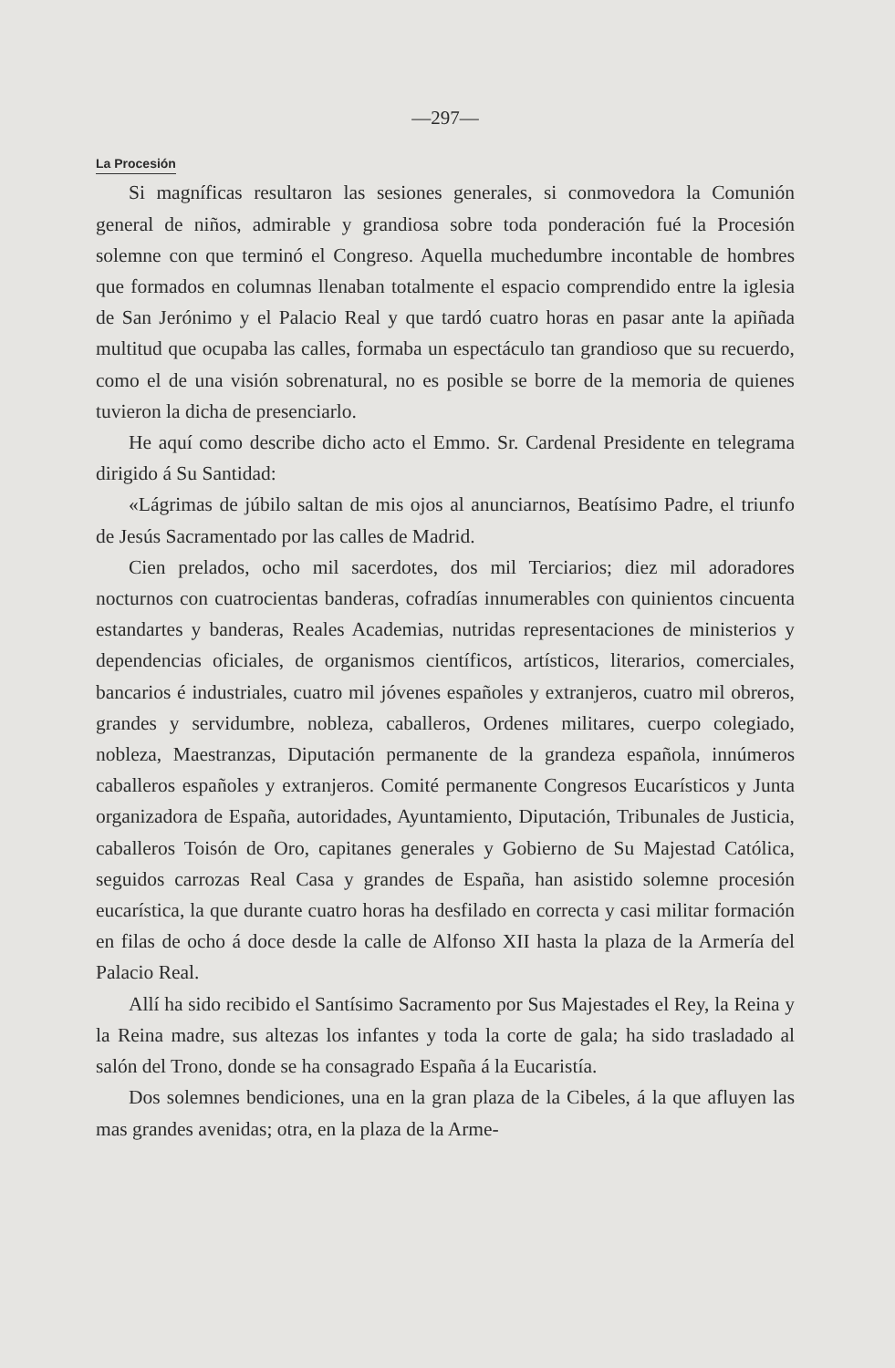—297—
La Procesión
Si magníficas resultaron las sesiones generales, si conmovedora la Comunión general de niños, admirable y grandiosa sobre toda ponderación fué la Procesión solemne con que terminó el Congreso. Aquella muchedumbre incontable de hombres que formados en columnas llenaban totalmente el espacio comprendido entre la iglesia de San Jerónimo y el Palacio Real y que tardó cuatro horas en pasar ante la apiñada multitud que ocupaba las calles, formaba un espectáculo tan grandioso que su recuerdo, como el de una visión sobrenatural, no es posible se borre de la memoria de quienes tuvieron la dicha de presenciarlo.
He aquí como describe dicho acto el Emmo. Sr. Cardenal Presidente en telegrama dirigido á Su Santidad:
«Lágrimas de júbilo saltan de mis ojos al anunciarnos, Beatísimo Padre, el triunfo de Jesús Sacramentado por las calles de Madrid.
Cien prelados, ocho mil sacerdotes, dos mil Terciarios; diez mil adoradores nocturnos con cuatrocientas banderas, cofradías innumerables con quinientos cincuenta estandartes y banderas, Reales Academias, nutridas representaciones de ministerios y dependencias oficiales, de organismos científicos, artísticos, literarios, comerciales, bancarios é industriales, cuatro mil jóvenes españoles y extranjeros, cuatro mil obreros, grandes y servidumbre, nobleza, caballeros, Ordenes militares, cuerpo colegiado, nobleza, Maestranzas, Diputación permanente de la grandeza española, innúmeros caballeros españoles y extranjeros. Comité permanente Congresos Eucarísticos y Junta organizadora de España, autoridades, Ayuntamiento, Diputación, Tribunales de Justicia, caballeros Toisón de Oro, capitanes generales y Gobierno de Su Majestad Católica, seguidos carrozas Real Casa y grandes de España, han asistido solemne procesión eucarística, la que durante cuatro horas ha desfilado en correcta y casi militar formación en filas de ocho á doce desde la calle de Alfonso XII hasta la plaza de la Armería del Palacio Real.
Allí ha sido recibido el Santísimo Sacramento por Sus Majestades el Rey, la Reina y la Reina madre, sus altezas los infantes y toda la corte de gala; ha sido trasladado al salón del Trono, donde se ha consagrado España á la Eucaristía.
Dos solemnes bendiciones, una en la gran plaza de la Cibeles, á la que afluyen las mas grandes avenidas; otra, en la plaza de la Arme-